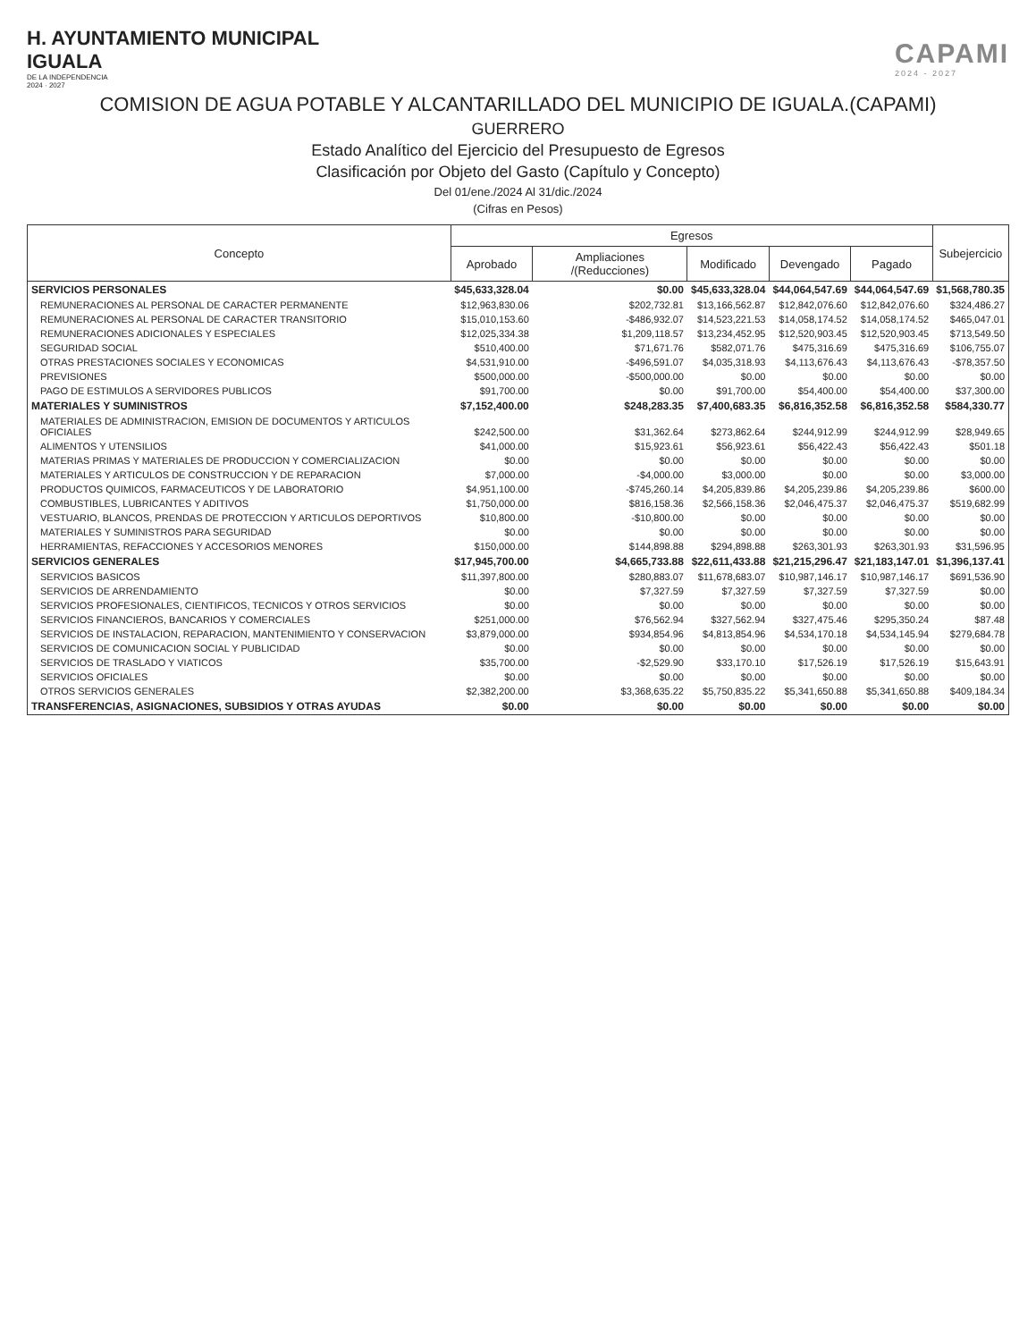H. AYUNTAMIENTO MUNICIPAL
IGUALA
DE LA INDEPENDENCIA
2024 · 2027
CAPAMI
2024 - 2027
COMISION DE AGUA POTABLE Y ALCANTARILLADO DEL MUNICIPIO DE IGUALA.(CAPAMI)
GUERRERO
Estado Analítico del Ejercicio del Presupuesto de Egresos
Clasificación por Objeto del Gasto (Capítulo y Concepto)
Del 01/ene./2024 Al 31/dic./2024
(Cifras en Pesos)
| Concepto | Egresos | | | | | Subejercicio |
| --- | --- | --- | --- | --- | --- | --- |
| | Aprobado | Ampliaciones /(Reducciones) | Modificado | Devengado | Pagado | |
| SERVICIOS PERSONALES | $45,633,328.04 | $0.00 | $45,633,328.04 | $44,064,547.69 | $44,064,547.69 | $1,568,780.35 |
| REMUNERACIONES AL PERSONAL DE CARACTER PERMANENTE | $12,963,830.06 | $202,732.81 | $13,166,562.87 | $12,842,076.60 | $12,842,076.60 | $324,486.27 |
| REMUNERACIONES AL PERSONAL DE CARACTER TRANSITORIO | $15,010,153.60 | -$486,932.07 | $14,523,221.53 | $14,058,174.52 | $14,058,174.52 | $465,047.01 |
| REMUNERACIONES ADICIONALES Y ESPECIALES | $12,025,334.38 | $1,209,118.57 | $13,234,452.95 | $12,520,903.45 | $12,520,903.45 | $713,549.50 |
| SEGURIDAD SOCIAL | $510,400.00 | $71,671.76 | $582,071.76 | $475,316.69 | $475,316.69 | $106,755.07 |
| OTRAS PRESTACIONES SOCIALES Y ECONOMICAS | $4,531,910.00 | -$496,591.07 | $4,035,318.93 | $4,113,676.43 | $4,113,676.43 | -$78,357.50 |
| PREVISIONES | $500,000.00 | -$500,000.00 | $0.00 | $0.00 | $0.00 | $0.00 |
| PAGO DE ESTIMULOS A SERVIDORES PUBLICOS | $91,700.00 | $0.00 | $91,700.00 | $54,400.00 | $54,400.00 | $37,300.00 |
| MATERIALES Y SUMINISTROS | $7,152,400.00 | $248,283.35 | $7,400,683.35 | $6,816,352.58 | $6,816,352.58 | $584,330.77 |
| MATERIALES DE ADMINISTRACION, EMISION DE DOCUMENTOS Y ARTICULOS OFICIALES | $242,500.00 | $31,362.64 | $273,862.64 | $244,912.99 | $244,912.99 | $28,949.65 |
| ALIMENTOS Y UTENSILIOS | $41,000.00 | $15,923.61 | $56,923.61 | $56,422.43 | $56,422.43 | $501.18 |
| MATERIAS PRIMAS Y MATERIALES DE PRODUCCION Y COMERCIALIZACION | $0.00 | $0.00 | $0.00 | $0.00 | $0.00 | $0.00 |
| MATERIALES Y ARTICULOS DE CONSTRUCCION Y DE REPARACION | $7,000.00 | -$4,000.00 | $3,000.00 | $0.00 | $0.00 | $3,000.00 |
| PRODUCTOS QUIMICOS, FARMACEUTICOS Y DE LABORATORIO | $4,951,100.00 | -$745,260.14 | $4,205,839.86 | $4,205,239.86 | $4,205,239.86 | $600.00 |
| COMBUSTIBLES, LUBRICANTES Y ADITIVOS | $1,750,000.00 | $816,158.36 | $2,566,158.36 | $2,046,475.37 | $2,046,475.37 | $519,682.99 |
| VESTUARIO, BLANCOS, PRENDAS DE PROTECCION Y ARTICULOS DEPORTIVOS | $10,800.00 | -$10,800.00 | $0.00 | $0.00 | $0.00 | $0.00 |
| MATERIALES Y SUMINISTROS PARA SEGURIDAD | $0.00 | $0.00 | $0.00 | $0.00 | $0.00 | $0.00 |
| HERRAMIENTAS, REFACCIONES Y ACCESORIOS MENORES | $150,000.00 | $144,898.88 | $294,898.88 | $263,301.93 | $263,301.93 | $31,596.95 |
| SERVICIOS GENERALES | $17,945,700.00 | $4,665,733.88 | $22,611,433.88 | $21,215,296.47 | $21,183,147.01 | $1,396,137.41 |
| SERVICIOS BASICOS | $11,397,800.00 | $280,883.07 | $11,678,683.07 | $10,987,146.17 | $10,987,146.17 | $691,536.90 |
| SERVICIOS DE ARRENDAMIENTO | $0.00 | $7,327.59 | $7,327.59 | $7,327.59 | $7,327.59 | $0.00 |
| SERVICIOS PROFESIONALES, CIENTIFICOS, TECNICOS Y OTROS SERVICIOS | $0.00 | $0.00 | $0.00 | $0.00 | $0.00 | $0.00 |
| SERVICIOS FINANCIEROS, BANCARIOS Y COMERCIALES | $251,000.00 | $76,562.94 | $327,562.94 | $327,475.46 | $295,350.24 | $87.48 |
| SERVICIOS DE INSTALACION, REPARACION, MANTENIMIENTO Y CONSERVACION | $3,879,000.00 | $934,854.96 | $4,813,854.96 | $4,534,170.18 | $4,534,145.94 | $279,684.78 |
| SERVICIOS DE COMUNICACION SOCIAL Y PUBLICIDAD | $0.00 | $0.00 | $0.00 | $0.00 | $0.00 | $0.00 |
| SERVICIOS DE TRASLADO Y VIATICOS | $35,700.00 | -$2,529.90 | $33,170.10 | $17,526.19 | $17,526.19 | $15,643.91 |
| SERVICIOS OFICIALES | $0.00 | $0.00 | $0.00 | $0.00 | $0.00 | $0.00 |
| OTROS SERVICIOS GENERALES | $2,382,200.00 | $3,368,635.22 | $5,750,835.22 | $5,341,650.88 | $5,341,650.88 | $409,184.34 |
| TRANSFERENCIAS, ASIGNACIONES, SUBSIDIOS Y OTRAS AYUDAS | $0.00 | $0.00 | $0.00 | $0.00 | $0.00 | $0.00 |